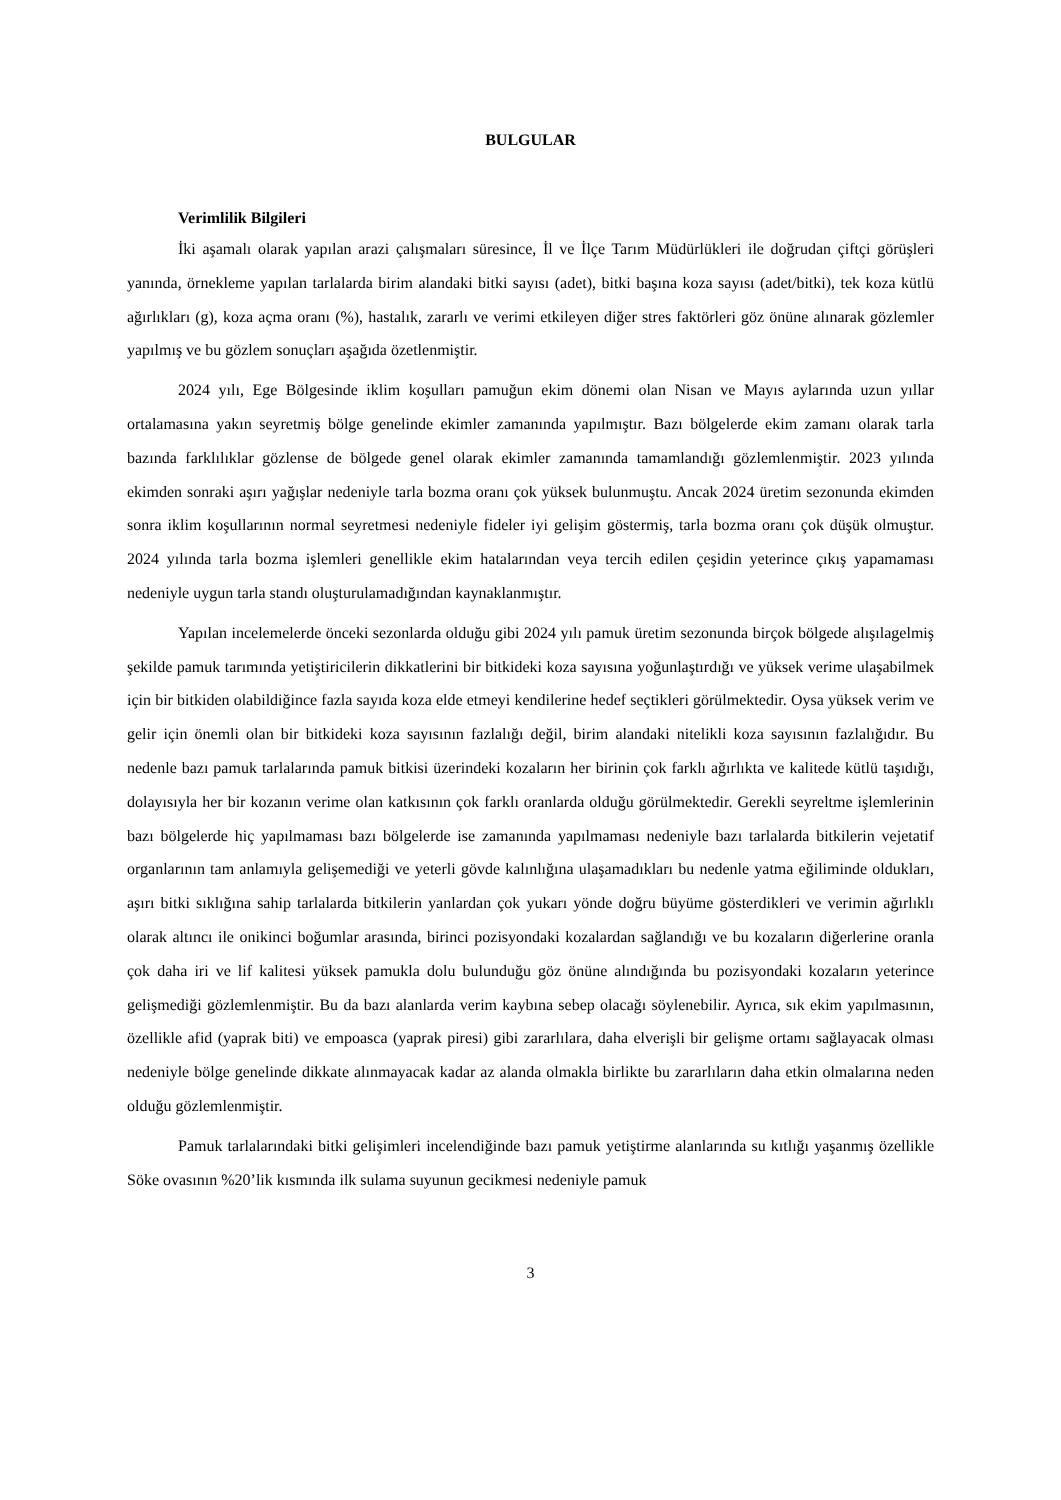BULGULAR
Verimlilik Bilgileri
İki aşamalı olarak yapılan arazi çalışmaları süresince, İl ve İlçe Tarım Müdürlükleri ile doğrudan çiftçi görüşleri yanında, örnekleme yapılan tarlalarda birim alandaki bitki sayısı (adet), bitki başına koza sayısı (adet/bitki), tek koza kütlü ağırlıkları (g), koza açma oranı (%), hastalık, zararlı ve verimi etkileyen diğer stres faktörleri göz önüne alınarak gözlemler yapılmış ve bu gözlem sonuçları aşağıda özetlenmiştir.
2024 yılı, Ege Bölgesinde iklim koşulları pamuğun ekim dönemi olan Nisan ve Mayıs aylarında uzun yıllar ortalamasına yakın seyretmiş bölge genelinde ekimler zamanında yapılmıştır. Bazı bölgelerde ekim zamanı olarak tarla bazında farklılıklar gözlense de bölgede genel olarak ekimler zamanında tamamlandığı gözlemlenmiştir. 2023 yılında ekimden sonraki aşırı yağışlar nedeniyle tarla bozma oranı çok yüksek bulunmuştu. Ancak 2024 üretim sezonunda ekimden sonra iklim koşullarının normal seyretmesi nedeniyle fideler iyi gelişim göstermiş, tarla bozma oranı çok düşük olmuştur. 2024 yılında tarla bozma işlemleri genellikle ekim hatalarından veya tercih edilen çeşidin yeterince çıkış yapamaması nedeniyle uygun tarla standı oluşturulamadığından kaynaklanmıştır.
Yapılan incelemelerde önceki sezonlarda olduğu gibi 2024 yılı pamuk üretim sezonunda birçok bölgede alışılagelmiş şekilde pamuk tarımında yetiştiricilerin dikkatlerini bir bitkideki koza sayısına yoğunlaştırdığı ve yüksek verime ulaşabilmek için bir bitkiden olabildiğince fazla sayıda koza elde etmeyi kendilerine hedef seçtikleri görülmektedir. Oysa yüksek verim ve gelir için önemli olan bir bitkideki koza sayısının fazlalığı değil, birim alandaki nitelikli koza sayısının fazlalığıdır. Bu nedenle bazı pamuk tarlalarında pamuk bitkisi üzerindeki kozaların her birinin çok farklı ağırlıkta ve kalitede kütlü taşıdığı, dolayısıyla her bir kozanın verime olan katkısının çok farklı oranlarda olduğu görülmektedir. Gerekli seyreltme işlemlerinin bazı bölgelerde hiç yapılmaması bazı bölgelerde ise zamanında yapılmaması nedeniyle bazı tarlalarda bitkilerin vejetatif organlarının tam anlamıyla gelişemediği ve yeterli gövde kalınlığına ulaşamadıkları bu nedenle yatma eğiliminde oldukları, aşırı bitki sıklığına sahip tarlalarda bitkilerin yanlardan çok yukarı yönde doğru büyüme gösterdikleri ve verimin ağırlıklı olarak altıncı ile onikinci boğumlar arasında, birinci pozisyondaki kozalardan sağlandığı ve bu kozaların diğerlerine oranla çok daha iri ve lif kalitesi yüksek pamukla dolu bulunduğu göz önüne alındığında bu pozisyondaki kozaların yeterince gelişmediği gözlemlenmiştir. Bu da bazı alanlarda verim kaybına sebep olacağı söylenebilir. Ayrıca, sık ekim yapılmasının, özellikle afid (yaprak biti) ve empoasca (yaprak piresi) gibi zararlılara, daha elverişli bir gelişme ortamı sağlayacak olması nedeniyle bölge genelinde dikkate alınmayacak kadar az alanda olmakla birlikte bu zararlıların daha etkin olmalarına neden olduğu gözlemlenmiştir.
Pamuk tarlalarındaki bitki gelişimleri incelendiğinde bazı pamuk yetiştirme alanlarında su kıtlığı yaşanmış özellikle Söke ovasının %20’lik kısmında ilk sulama suyunun gecikmesi nedeniyle pamuk
3